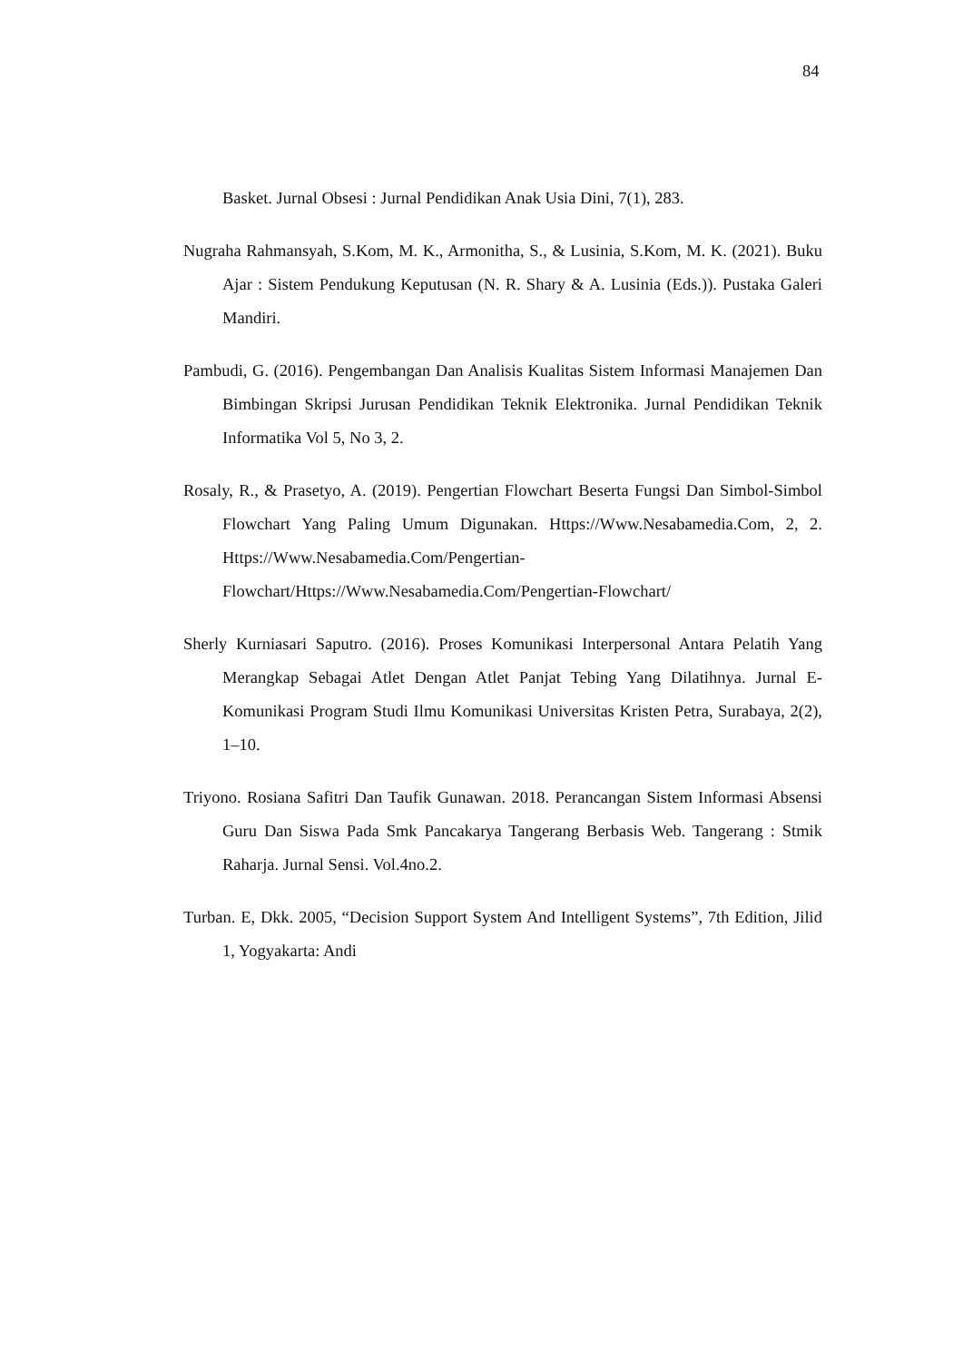84
Basket. Jurnal Obsesi : Jurnal Pendidikan Anak Usia Dini, 7(1), 283.
Nugraha Rahmansyah, S.Kom, M. K., Armonitha, S., & Lusinia, S.Kom, M. K. (2021). Buku Ajar : Sistem Pendukung Keputusan (N. R. Shary & A. Lusinia (Eds.)). Pustaka Galeri Mandiri.
Pambudi, G. (2016). Pengembangan Dan Analisis Kualitas Sistem Informasi Manajemen Dan Bimbingan Skripsi Jurusan Pendidikan Teknik Elektronika. Jurnal Pendidikan Teknik Informatika Vol 5, No 3, 2.
Rosaly, R., & Prasetyo, A. (2019). Pengertian Flowchart Beserta Fungsi Dan Simbol-Simbol Flowchart Yang Paling Umum Digunakan. Https://Www.Nesabamedia.Com, 2, 2. Https://Www.Nesabamedia.Com/Pengertian-Flowchart/Https://Www.Nesabamedia.Com/Pengertian-Flowchart/
Sherly Kurniasari Saputro. (2016). Proses Komunikasi Interpersonal Antara Pelatih Yang Merangkap Sebagai Atlet Dengan Atlet Panjat Tebing Yang Dilatihnya. Jurnal E-Komunikasi Program Studi Ilmu Komunikasi Universitas Kristen Petra, Surabaya, 2(2), 1–10.
Triyono. Rosiana Safitri Dan Taufik Gunawan. 2018. Perancangan Sistem Informasi Absensi Guru Dan Siswa Pada Smk Pancakarya Tangerang Berbasis Web. Tangerang : Stmik Raharja. Jurnal Sensi. Vol.4no.2.
Turban. E, Dkk. 2005, “Decision Support System And Intelligent Systems”, 7th Edition, Jilid 1, Yogyakarta: Andi